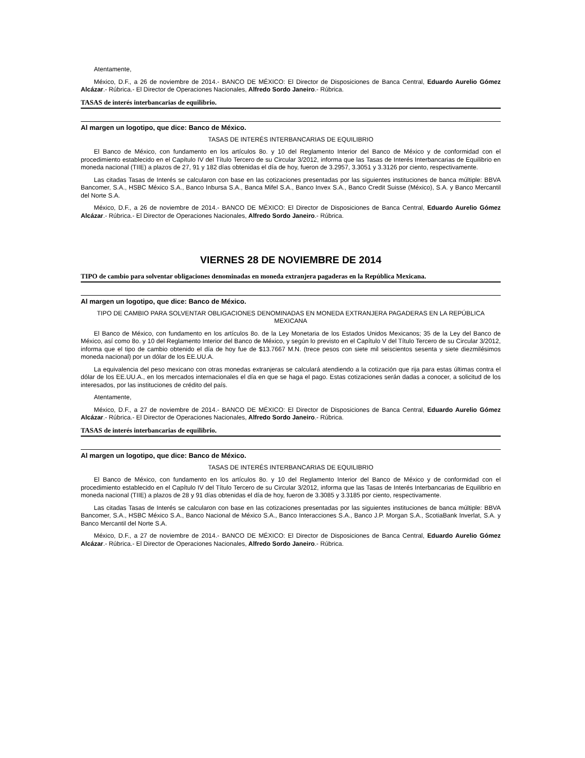Atentamente,
México, D.F., a 26 de noviembre de 2014.- BANCO DE MÉXICO: El Director de Disposiciones de Banca Central, Eduardo Aurelio Gómez Alcázar.- Rúbrica.- El Director de Operaciones Nacionales, Alfredo Sordo Janeiro.- Rúbrica.
TASAS de interés interbancarias de equilibrio.
Al margen un logotipo, que dice: Banco de México.
TASAS DE INTERÉS INTERBANCARIAS DE EQUILIBRIO
El Banco de México, con fundamento en los artículos 8o. y 10 del Reglamento Interior del Banco de México y de conformidad con el procedimiento establecido en el Capítulo IV del Título Tercero de su Circular 3/2012, informa que las Tasas de Interés Interbancarias de Equilibrio en moneda nacional (TIIE) a plazos de 27, 91 y 182 días obtenidas el día de hoy, fueron de 3.2957, 3.3051 y 3.3126 por ciento, respectivamente.
Las citadas Tasas de Interés se calcularon con base en las cotizaciones presentadas por las siguientes instituciones de banca múltiple: BBVA Bancomer, S.A., HSBC México S.A., Banco Inbursa S.A., Banca Mifel S.A., Banco Invex S.A., Banco Credit Suisse (México), S.A. y Banco Mercantil del Norte S.A.
México, D.F., a 26 de noviembre de 2014.- BANCO DE MÉXICO: El Director de Disposiciones de Banca Central, Eduardo Aurelio Gómez Alcázar.- Rúbrica.- El Director de Operaciones Nacionales, Alfredo Sordo Janeiro.- Rúbrica.
VIERNES 28 DE NOVIEMBRE DE 2014
TIPO de cambio para solventar obligaciones denominadas en moneda extranjera pagaderas en la República Mexicana.
Al margen un logotipo, que dice: Banco de México.
TIPO DE CAMBIO PARA SOLVENTAR OBLIGACIONES DENOMINADAS EN MONEDA EXTRANJERA PAGADERAS EN LA REPÚBLICA MEXICANA
El Banco de México, con fundamento en los artículos 8o. de la Ley Monetaria de los Estados Unidos Mexicanos; 35 de la Ley del Banco de México, así como 8o. y 10 del Reglamento Interior del Banco de México, y según lo previsto en el Capítulo V del Título Tercero de su Circular 3/2012, informa que el tipo de cambio obtenido el día de hoy fue de $13.7667 M.N. (trece pesos con siete mil seiscientos sesenta y siete diezmilésimos moneda nacional) por un dólar de los EE.UU.A.
La equivalencia del peso mexicano con otras monedas extranjeras se calculará atendiendo a la cotización que rija para estas últimas contra el dólar de los EE.UU.A., en los mercados internacionales el día en que se haga el pago. Estas cotizaciones serán dadas a conocer, a solicitud de los interesados, por las instituciones de crédito del país.
Atentamente,
México, D.F., a 27 de noviembre de 2014.- BANCO DE MÉXICO: El Director de Disposiciones de Banca Central, Eduardo Aurelio Gómez Alcázar.- Rúbrica.- El Director de Operaciones Nacionales, Alfredo Sordo Janeiro.- Rúbrica.
TASAS de interés interbancarias de equilibrio.
Al margen un logotipo, que dice: Banco de México.
TASAS DE INTERÉS INTERBANCARIAS DE EQUILIBRIO
El Banco de México, con fundamento en los artículos 8o. y 10 del Reglamento Interior del Banco de México y de conformidad con el procedimiento establecido en el Capítulo IV del Título Tercero de su Circular 3/2012, informa que las Tasas de Interés Interbancarias de Equilibrio en moneda nacional (TIIE) a plazos de 28 y 91 días obtenidas el día de hoy, fueron de 3.3085 y 3.3185 por ciento, respectivamente.
Las citadas Tasas de Interés se calcularon con base en las cotizaciones presentadas por las siguientes instituciones de banca múltiple: BBVA Bancomer, S.A., HSBC México S.A., Banco Nacional de México S.A., Banco Interacciones S.A., Banco J.P. Morgan S.A., ScotiaBank Inverlat, S.A. y Banco Mercantil del Norte S.A.
México, D.F., a 27 de noviembre de 2014.- BANCO DE MÉXICO: El Director de Disposiciones de Banca Central, Eduardo Aurelio Gómez Alcázar.- Rúbrica.- El Director de Operaciones Nacionales, Alfredo Sordo Janeiro.- Rúbrica.